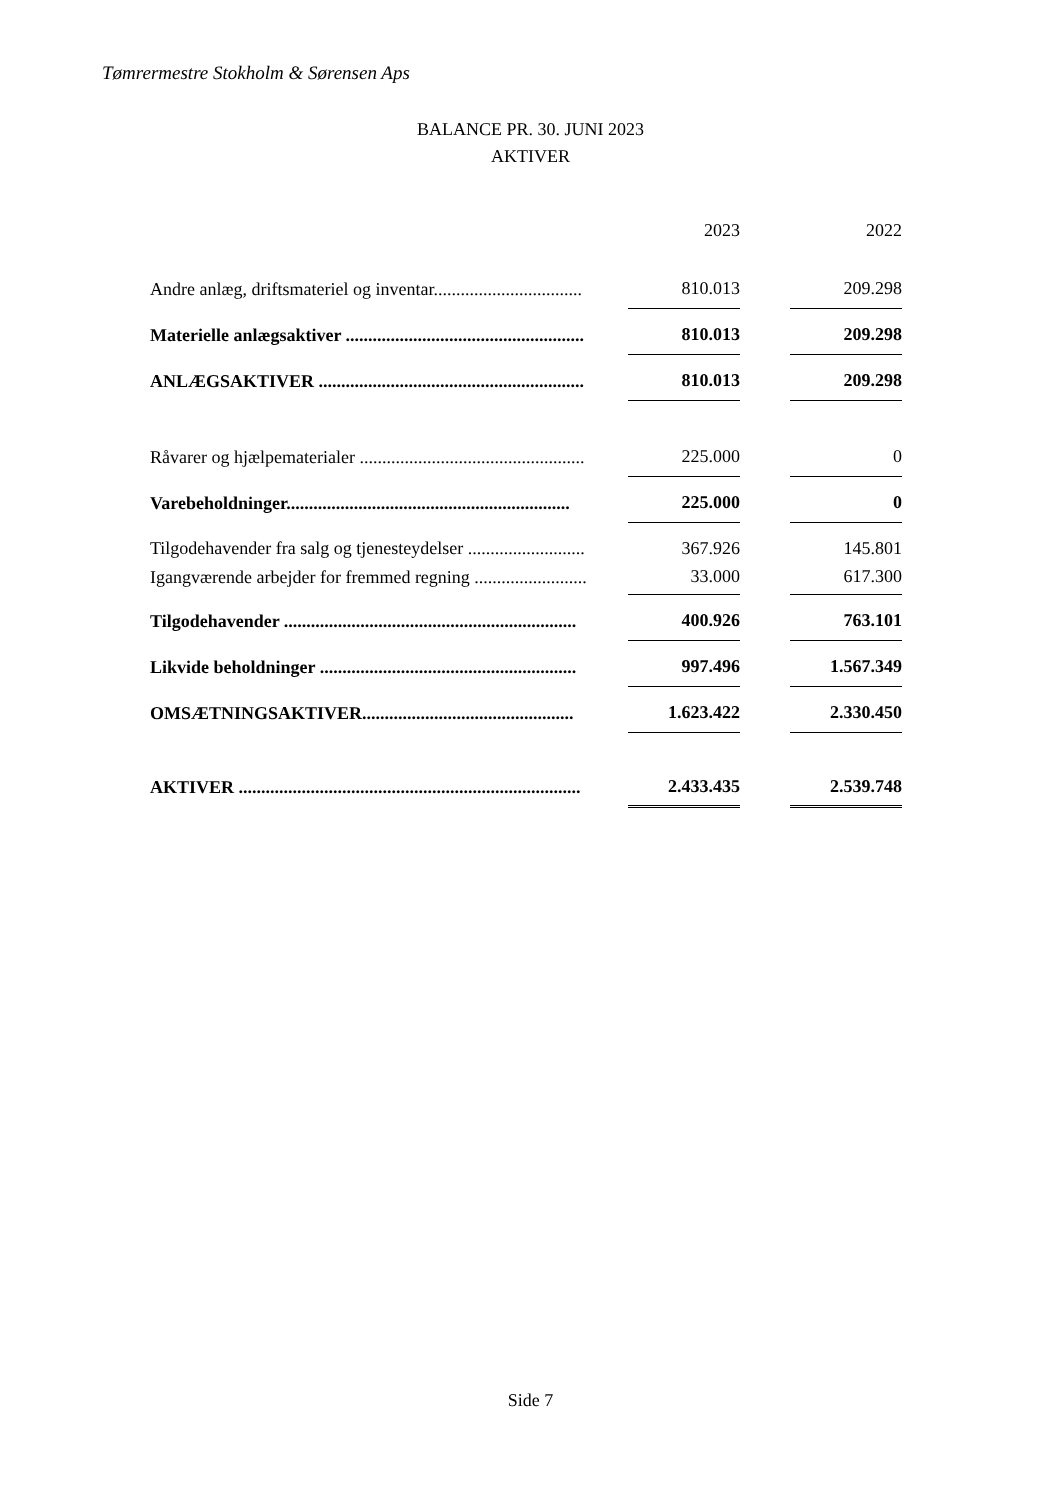Tømrermestre Stokholm & Sørensen Aps
BALANCE PR. 30. JUNI 2023
AKTIVER
| | 2023 | | 2022 |
| Andre anlæg, driftsmateriel og inventar................................. | 810.013 | | 209.298 |
| Materielle anlægsaktiver ..................................................... | 810.013 | | 209.298 |
| ANLÆGSAKTIVER ........................................................... | 810.013 | | 209.298 |
| Råvarer og hjælpematerialer .................................................. | 225.000 | | 0 |
| Varebeholdninger............................................................... | 225.000 | | 0 |
| Tilgodehavender fra salg og tjenesteydelser .......................... | 367.926 | | 145.801 |
| Igangværende arbejder for fremmed regning ......................... | 33.000 | | 617.300 |
| Tilgodehavender ................................................................. | 400.926 | | 763.101 |
| Likvide beholdninger ......................................................... | 997.496 | | 1.567.349 |
| OMSÆTNINGSAKTIVER............................................... | 1.623.422 | | 2.330.450 |
| AKTIVER ............................................................................ | 2.433.435 | | 2.539.748 |
Side 7